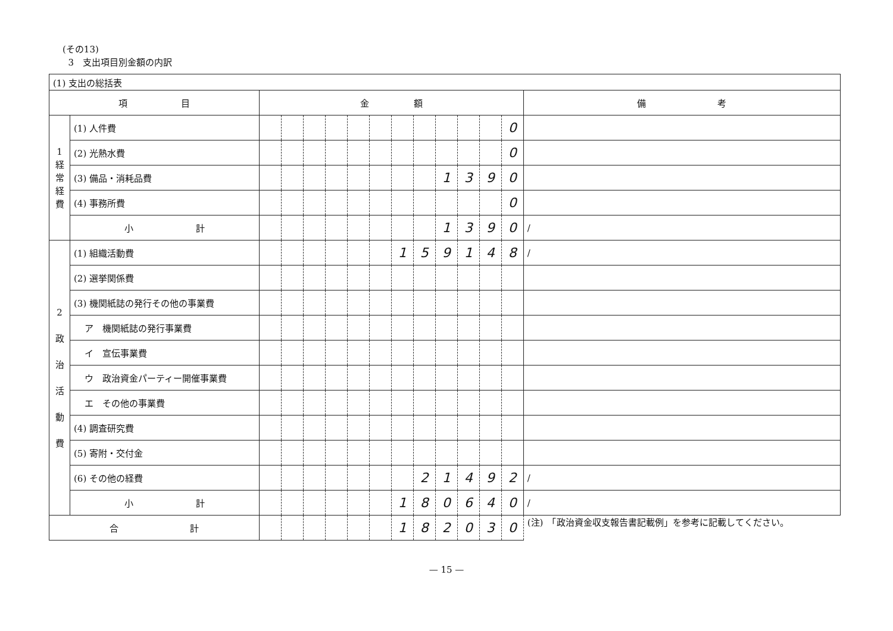(その13)
3　支出項目別金額の内訳
| (1) 支出の総括表 | | | | | | | | | | | | | | |
| 項 目 | | 金 額 | | | | | | | | | | | | 備 考 |
| 1 経 常 経 費 | (1) 人件費 | | | | | | | | | | | | 0 | |
| | (2) 光熱水費 | | | | | | | | | | | | 0 | |
| | (3) 備品・消耗品費 | | | | | | | | | 1 | 3 | 9 | 0 | |
| | (4) 事務所費 | | | | | | | | | | | | 0 | |
| | 小 計 | | | | | | | | | 1 | 3 | 9 | 0 | / |
| 2 政 治 活 動 費 | (1) 組織活動費 | | | | | | | 1 | 5 | 9 | 1 | 4 | 8 | / |
| | (2) 選挙関係費 | | | | | | | | | | | | | |
| | (3) 機関紙誌の発行その他の事業費 | | | | | | | | | | | | | |
| | ア 機関紙誌の発行事業費 | | | | | | | | | | | | | |
| | イ 宣伝事業費 | | | | | | | | | | | | | |
| | ウ 政治資金パーティー開催事業費 | | | | | | | | | | | | | |
| | エ その他の事業費 | | | | | | | | | | | | | |
| | (4) 調査研究費 | | | | | | | | | | | | | |
| | (5) 寄附・交付金 | | | | | | | | | | | | | |
| | (6) その他の経費 | | | | | | | | 2 | 1 | 4 | 9 | 2 | / |
| | 小 計 | | | | | | | 1 | 8 | 0 | 6 | 4 | 0 | / |
| 合 計 | | | | | | | | 1 | 8 | 2 | 0 | 3 | 0 | (注) 「政治資金収支報告書記載例」を参考に記載してください。 |
— 15 —